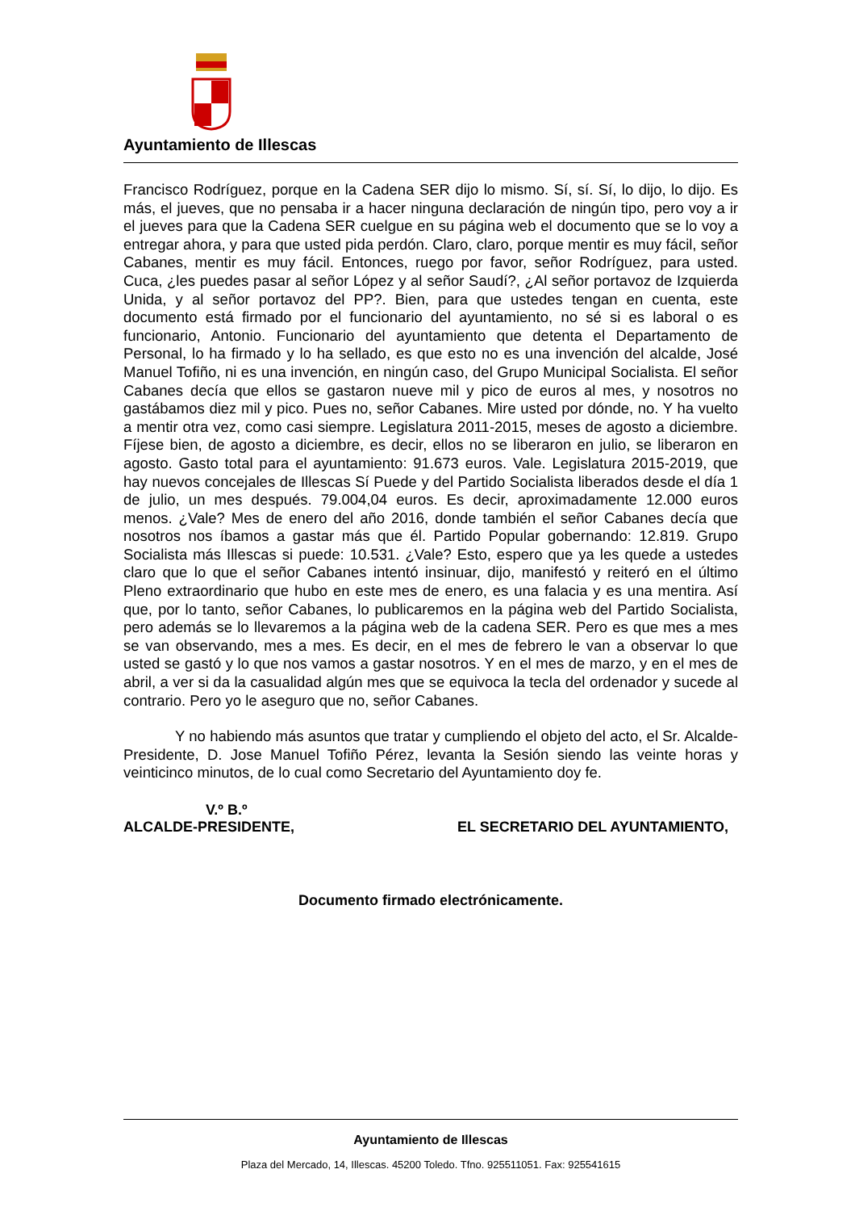Ayuntamiento de Illescas
Francisco Rodríguez, porque en la Cadena SER dijo lo mismo. Sí, sí. Sí, lo dijo, lo dijo. Es más, el jueves, que no pensaba ir a hacer ninguna declaración de ningún tipo, pero voy a ir el jueves para que la Cadena SER cuelgue en su página web el documento que se lo voy a entregar ahora, y para que usted pida perdón. Claro, claro, porque mentir es muy fácil, señor Cabanes, mentir es muy fácil. Entonces, ruego por favor, señor Rodríguez, para usted. Cuca, ¿les puedes pasar al señor López y al señor Saudí?, ¿Al señor portavoz de Izquierda Unida, y al señor portavoz del PP?. Bien, para que ustedes tengan en cuenta, este documento está firmado por el funcionario del ayuntamiento, no sé si es laboral o es funcionario, Antonio. Funcionario del ayuntamiento que detenta el Departamento de Personal, lo ha firmado y lo ha sellado, es que esto no es una invención del alcalde, José Manuel Tofiño, ni es una invención, en ningún caso, del Grupo Municipal Socialista. El señor Cabanes decía que ellos se gastaron nueve mil y pico de euros al mes, y nosotros no gastábamos diez mil y pico. Pues no, señor Cabanes. Mire usted por dónde, no. Y ha vuelto a mentir otra vez, como casi siempre. Legislatura 2011-2015, meses de agosto a diciembre. Fíjese bien, de agosto a diciembre, es decir, ellos no se liberaron en julio, se liberaron en agosto. Gasto total para el ayuntamiento: 91.673 euros. Vale. Legislatura 2015-2019, que hay nuevos concejales de Illescas Sí Puede y del Partido Socialista liberados desde el día 1 de julio, un mes después. 79.004,04 euros. Es decir, aproximadamente 12.000 euros menos. ¿Vale? Mes de enero del año 2016, donde también el señor Cabanes decía que nosotros nos íbamos a gastar más que él. Partido Popular gobernando: 12.819. Grupo Socialista más Illescas si puede: 10.531. ¿Vale? Esto, espero que ya les quede a ustedes claro que lo que el señor Cabanes intentó insinuar, dijo, manifestó y reiteró en el último Pleno extraordinario que hubo en este mes de enero, es una falacia y es una mentira. Así que, por lo tanto, señor Cabanes, lo publicaremos en la página web del Partido Socialista, pero además se lo llevaremos a la página web de la cadena SER. Pero es que mes a mes se van observando, mes a mes. Es decir, en el mes de febrero le van a observar lo que usted se gastó y lo que nos vamos a gastar nosotros. Y en el mes de marzo, y en el mes de abril, a ver si da la casualidad algún mes que se equivoca la tecla del ordenador y sucede al contrario. Pero yo le aseguro que no, señor Cabanes.
Y no habiendo más asuntos que tratar y cumpliendo el objeto del acto, el Sr. Alcalde-Presidente, D. Jose Manuel Tofiño Pérez, levanta la Sesión siendo las veinte horas y veinticinco minutos, de lo cual como Secretario del Ayuntamiento doy fe.
V.º B.º
ALCALDE-PRESIDENTE, EL SECRETARIO DEL AYUNTAMIENTO,
Documento firmado electrónicamente.
Ayuntamiento de Illescas
Plaza del Mercado, 14, Illescas. 45200 Toledo. Tfno. 925511051. Fax: 925541615